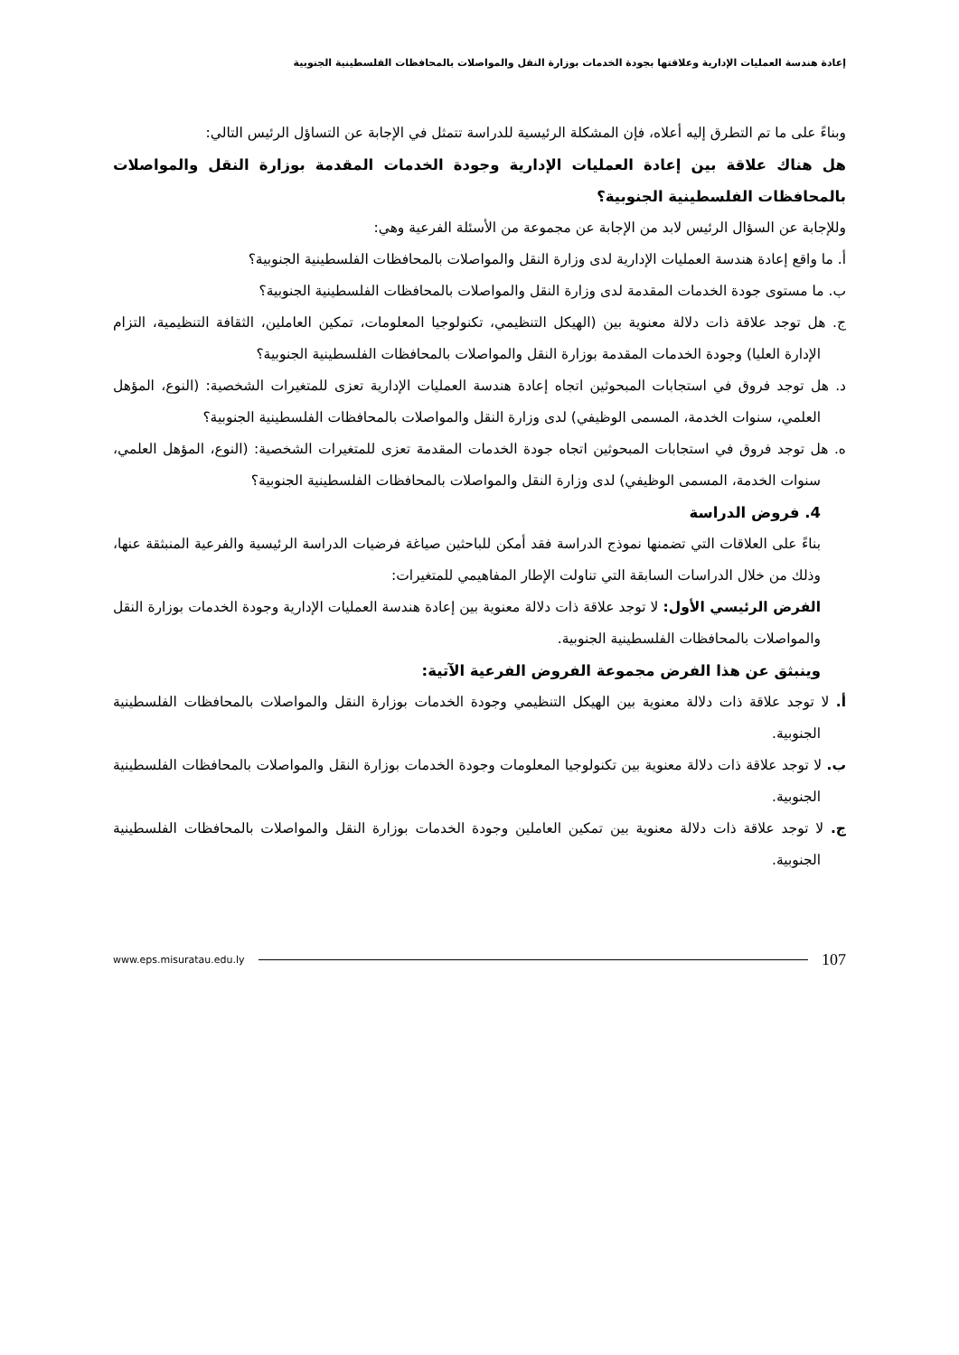إعادة هندسة العمليات الإدارية وعلاقتها بجودة الخدمات بوزارة النقل والمواصلات بالمحافظات الفلسطينية الجنوبية
وبناءً على ما تم التطرق إليه أعلاه، فإن المشكلة الرئيسية للدراسة تتمثل في الإجابة عن التساؤل الرئيس التالي:
هل هناك علاقة بين إعادة العمليات الإدارية وجودة الخدمات المقدمة بوزارة النقل والمواصلات بالمحافظات الفلسطينية الجنوبية؟
وللإجابة عن السؤال الرئيس لابد من الإجابة عن مجموعة من الأسئلة الفرعية وهي:
أ. ما واقع إعادة هندسة العمليات الإدارية لدى وزارة النقل والمواصلات بالمحافظات الفلسطينية الجنوبية؟
ب. ما مستوى جودة الخدمات المقدمة لدى وزارة النقل والمواصلات بالمحافظات الفلسطينية الجنوبية؟
ج. هل توجد علاقة ذات دلالة معنوية بين (الهيكل التنظيمي، تكنولوجيا المعلومات، تمكين العاملين، الثقافة التنظيمية، التزام الإدارة العليا) وجودة الخدمات المقدمة بوزارة النقل والمواصلات بالمحافظات الفلسطينية الجنوبية؟
د. هل توجد فروق في استجابات المبحوثين اتجاه إعادة هندسة العمليات الإدارية تعزى للمتغيرات الشخصية: (النوع، المؤهل العلمي، سنوات الخدمة، المسمى الوظيفي) لدى وزارة النقل والمواصلات بالمحافظات الفلسطينية الجنوبية؟
ه. هل توجد فروق في استجابات المبحوثين اتجاه جودة الخدمات المقدمة تعزى للمتغيرات الشخصية: (النوع، المؤهل العلمي، سنوات الخدمة، المسمى الوظيفي) لدى وزارة النقل والمواصلات بالمحافظات الفلسطينية الجنوبية؟
4. فروض الدراسة
بناءً على العلاقات التي تضمنها نموذج الدراسة فقد أمكن للباحثين صياغة فرضيات الدراسة الرئيسية والفرعية المنبثقة عنها، وذلك من خلال الدراسات السابقة التي تناولت الإطار المفاهيمي للمتغيرات:
الفرض الرئيسي الأول: لا توجد علاقة ذات دلالة معنوية بين إعادة هندسة العمليات الإدارية وجودة الخدمات بوزارة النقل والمواصلات بالمحافظات الفلسطينية الجنوبية.
وينبثق عن هذا الفرض مجموعة الفروض الفرعية الآتية:
أ. لا توجد علاقة ذات دلالة معنوية بين الهيكل التنظيمي وجودة الخدمات بوزارة النقل والمواصلات بالمحافظات الفلسطينية الجنوبية.
ب. لا توجد علاقة ذات دلالة معنوية بين تكنولوجيا المعلومات وجودة الخدمات بوزارة النقل والمواصلات بالمحافظات الفلسطينية الجنوبية.
ج. لا توجد علاقة ذات دلالة معنوية بين تمكين العاملين وجودة الخدمات بوزارة النقل والمواصلات بالمحافظات الفلسطينية الجنوبية.
www.eps.misuratau.edu.ly 107